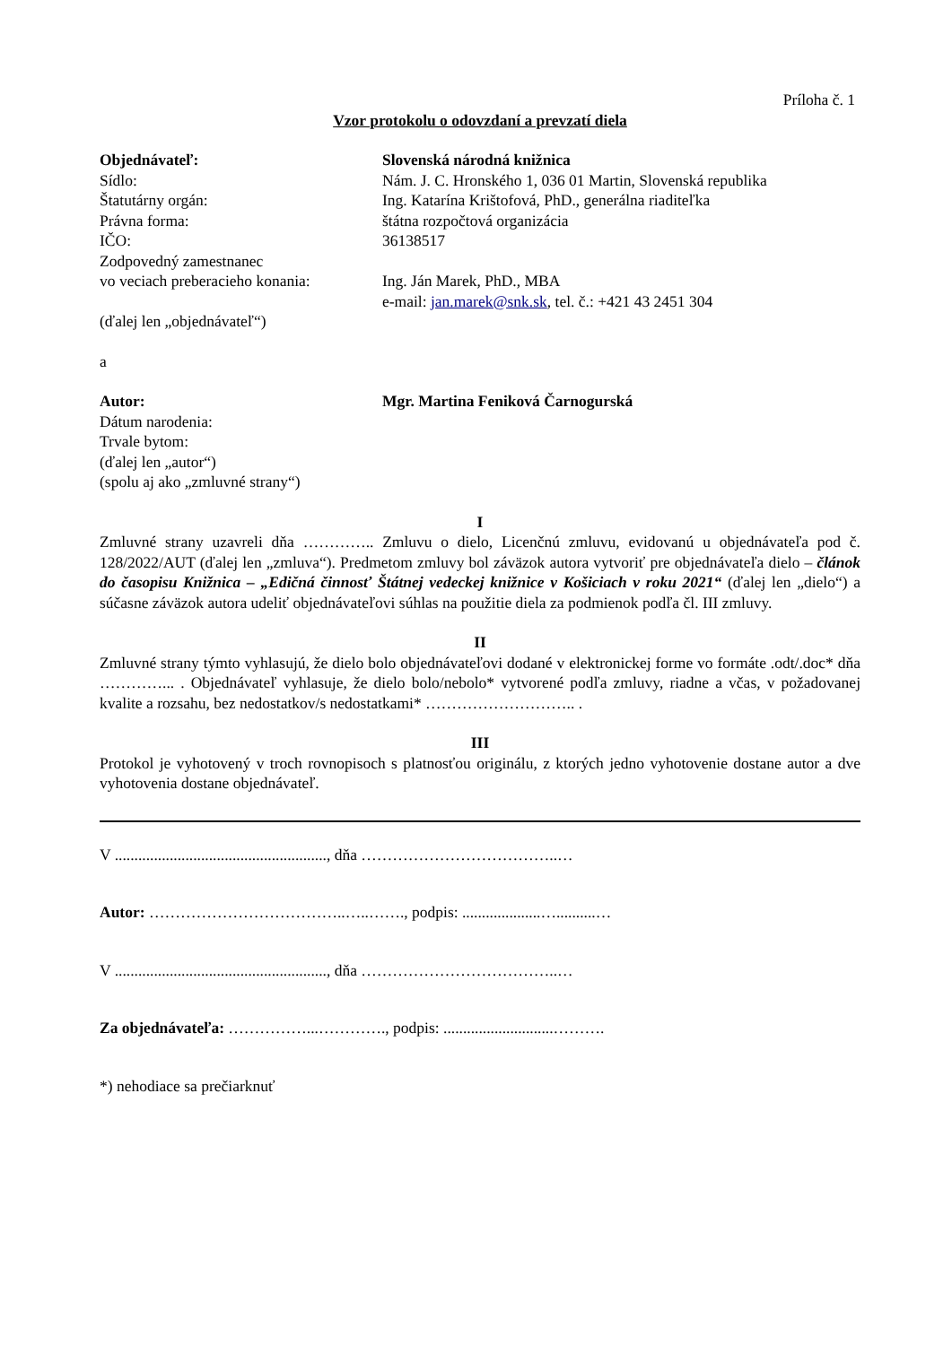Príloha č. 1
Vzor protokolu o odovzdaní a prevzatí diela
Objednávateľ: Slovenská národná knižnica
Sídlo: Nám. J. C. Hronského 1, 036 01 Martin, Slovenská republika
Štatutárny orgán: Ing. Katarína Krištofová, PhD., generálna riaditeľka
Právna forma: štátna rozpočtová organizácia
IČO: 36138517
Zodpovedný zamestnanec
vo veciach preberacieho konania:
Ing. Ján Marek, PhD., MBA
e-mail: jan.marek@snk.sk, tel. č.: +421 43 2451 304
(ďalej len „objednávateľ“)
a
Autor: Mgr. Martina Feniková Čarnogurská
Dátum narodenia:
Trvale bytom:
(ďalej len „autor“)
(spolu aj ako „zmluvné strany“)
I
Zmluvné strany uzavreli dňa ………….. Zmluvu o dielo, Licenčnú zmluvu, evidovanú u objednávateľa pod č. 128/2022/AUT (ďalej len „zmluva“). Predmetom zmluvy bol záväzok autora vytvoriť pre objednávateľa dielo – článok do časopisu Knižnica – „Edičná činnosť Štátnej vedeckej knižnice v Košiciach v roku 2021“ (ďalej len „dielo“) a súčasne záväzok autora udeliť objednávateľovi súhlas na použitie diela za podmienok podľa čl. III zmluvy.
II
Zmluvné strany týmto vyhlasujú, že dielo bolo objednávateľovi dodané v elektronickej forme vo formáte .odt/.doc* dňa …………... . Objednávateľ vyhlasuje, že dielo bolo/nebolo* vytvorené podľa zmluvy, riadne a včas, v požadovanej kvalite a rozsahu, bez nedostatkov/s nedostatkami* ……………………….. .
III
Protokol je vyhotovený v troch rovnopisoch s platnosťou originálu, z ktorých jedno vyhotovenie dostane autor a dve vyhotovenia dostane objednávateľ.
V ......................................................, dňa ………………………………..…
Autor: ………………………………..…..……., podpis: ....................…..........…
V ......................................................, dňa ………………………………..…
Za objednávateľa: ……………...…………., podpis: ............................……….
*) nehodiace sa prečiarknuť